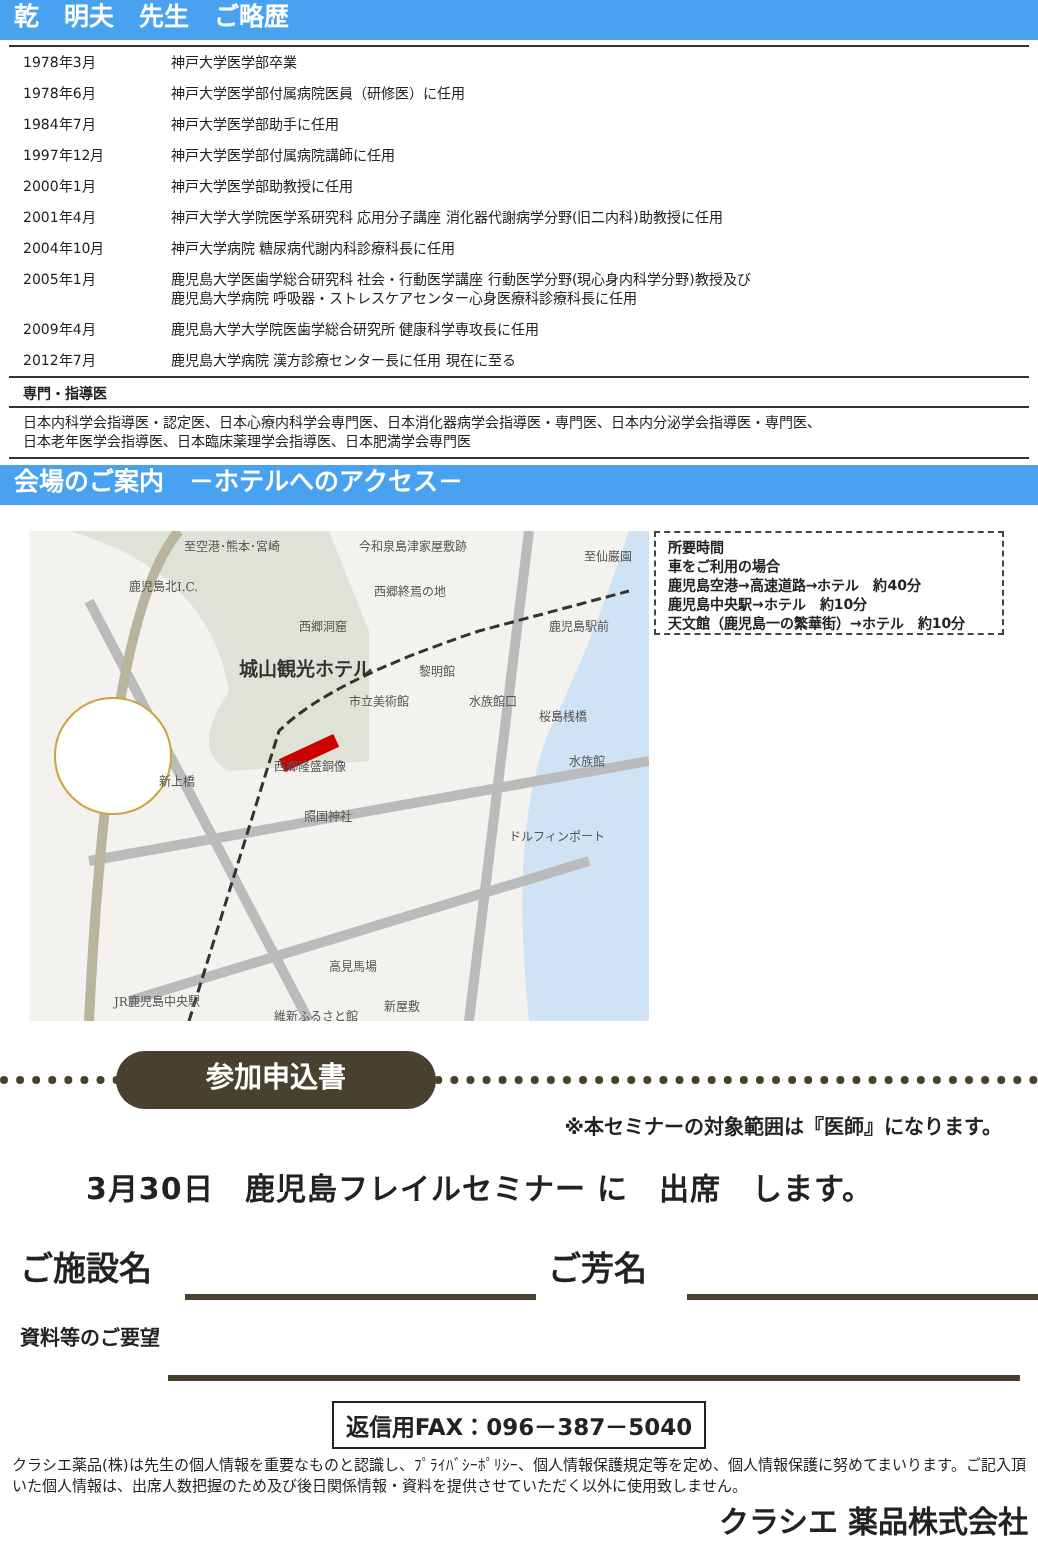乾　明夫　先生　ご略歴
| 1978年3月 | 神戸大学医学部卒業 |
| 1978年6月 | 神戸大学医学部付属病院医員（研修医）に任用 |
| 1984年7月 | 神戸大学医学部助手に任用 |
| 1997年12月 | 神戸大学医学部付属病院講師に任用 |
| 2000年1月 | 神戸大学医学部助教授に任用 |
| 2001年4月 | 神戸大学大学院医学系研究科 応用分子講座 消化器代謝病学分野(旧二内科)助教授に任用 |
| 2004年10月 | 神戸大学病院 糖尿病代謝内科診療科長に任用 |
| 2005年1月 | 鹿児島大学医歯学総合研究科 社会・行動医学講座 行動医学分野(現心身内科学分野)教授及び 鹿児島大学病院 呼吸器・ストレスケアセンター心身医療科診療科長に任用 |
| 2009年4月 | 鹿児島大学大学院医歯学総合研究所 健康科学専攻長に任用 |
| 2012年7月 | 鹿児島大学病院 漢方診療センター長に任用 現在に至る |
専門・指導医
日本内科学会指導医・認定医、日本心療内科学会専門医、日本消化器病学会指導医・専門医、日本内分泌学会指導医・専門医、
日本老年医学会指導医、日本臨床薬理学会指導医、日本肥満学会専門医
会場のご案内　－ホテルへのアクセス－
至空港･熊本･宮崎
今和泉島津家屋敷跡
至仙巌園
鹿児島北I.C.
西郷終焉の地
西郷洞窟
鹿児島駅前
城山観光ホテル
黎明館
市立美術館
水族館口
桜島桟橋
水族館
西郷隆盛銅像
新上橋
照国神社
ドルフィンポート
高見馬場
維新ふるさと館
JR鹿児島中央駅
新屋敷
所要時間
車をご利用の場合
鹿児島空港→高速道路→ホテル　約40分
鹿児島中央駅→ホテル　約10分
天文館（鹿児島一の繁華街）→ホテル　約10分
参加申込書
※本セミナーの対象範囲は『医師』になります。
3月30日　鹿児島フレイルセミナー に　出席　します。
ご施設名 ご芳名
資料等のご要望
返信用FAX：096－387－5040
クラシエ薬品(株)は先生の個人情報を重要なものと認識し、ﾌﾟﾗｲﾊﾞｼｰﾎﾟﾘｼｰ、個人情報保護規定等を定め、個人情報保護に努めてまいります。ご記入頂いた個人情報は、出席人数把握のため及び後日関係情報・資料を提供させていただく以外に使用致しません。
クラシエ 薬品株式会社